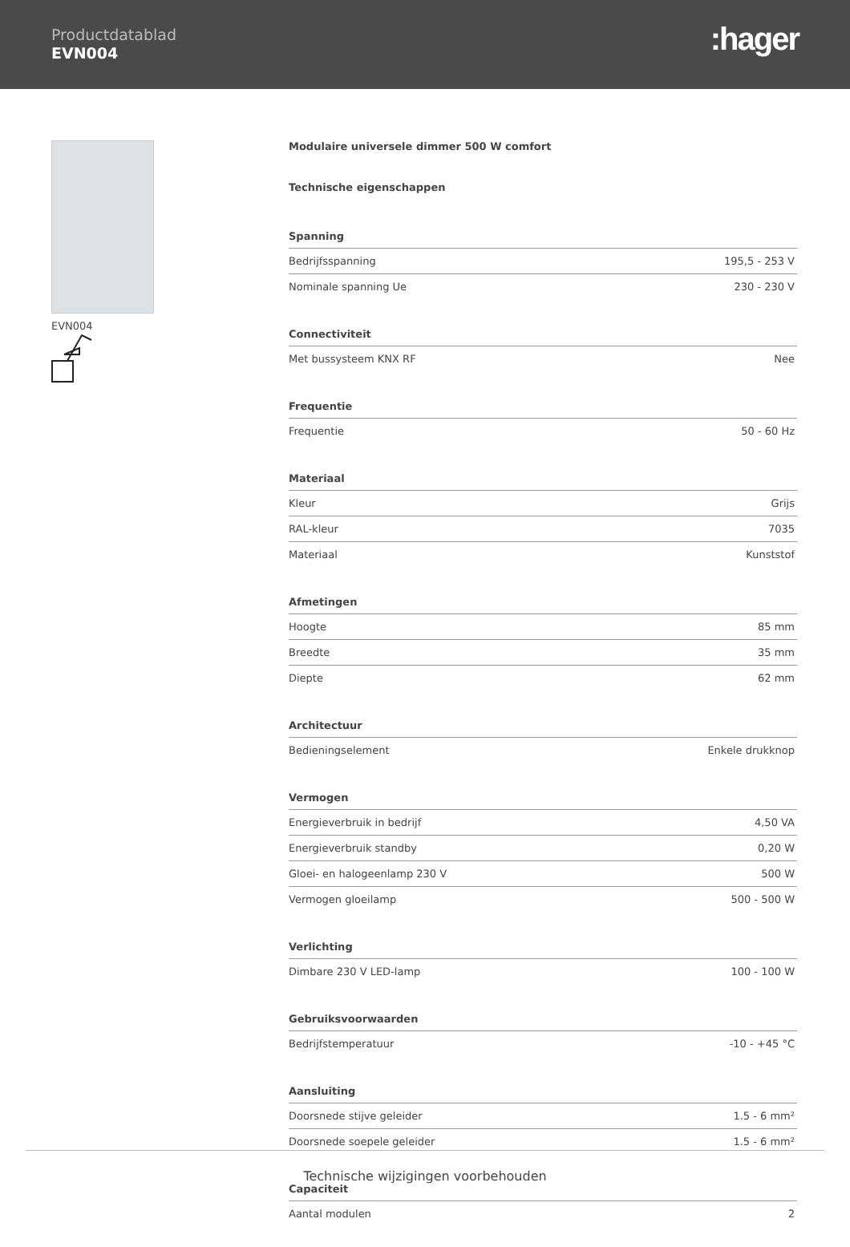Productdatablad
EVN004 :hager
EVN004
Modulaire universele dimmer 500 W comfort
Technische eigenschappen
Spanning
| Bedrijfsspanning | 195,5 - 253 V |
| Nominale spanning Ue | 230 - 230 V |
Connectiviteit
| Met bussysteem KNX RF | Nee |
Frequentie
| Frequentie | 50 - 60 Hz |
Materiaal
| Kleur | Grijs |
| RAL-kleur | 7035 |
| Materiaal | Kunststof |
Afmetingen
| Hoogte | 85 mm |
| Breedte | 35 mm |
| Diepte | 62 mm |
Architectuur
| Bedieningselement | Enkele drukknop |
Vermogen
| Energieverbruik in bedrijf | 4,50 VA |
| Energieverbruik standby | 0,20 W |
| Gloei- en halogeenlamp 230 V | 500 W |
| Vermogen gloeilamp | 500 - 500 W |
Verlichting
| Dimbare 230 V LED-lamp | 100 - 100 W |
Gebruiksvoorwaarden
| Bedrijfstemperatuur | -10 - +45 °C |
Aansluiting
| Doorsnede stijve geleider | 1.5 - 6 mm² |
| Doorsnede soepele geleider | 1.5 - 6 mm² |
Capaciteit
| Aantal modulen | 2 |
Technische wijzigingen voorbehouden